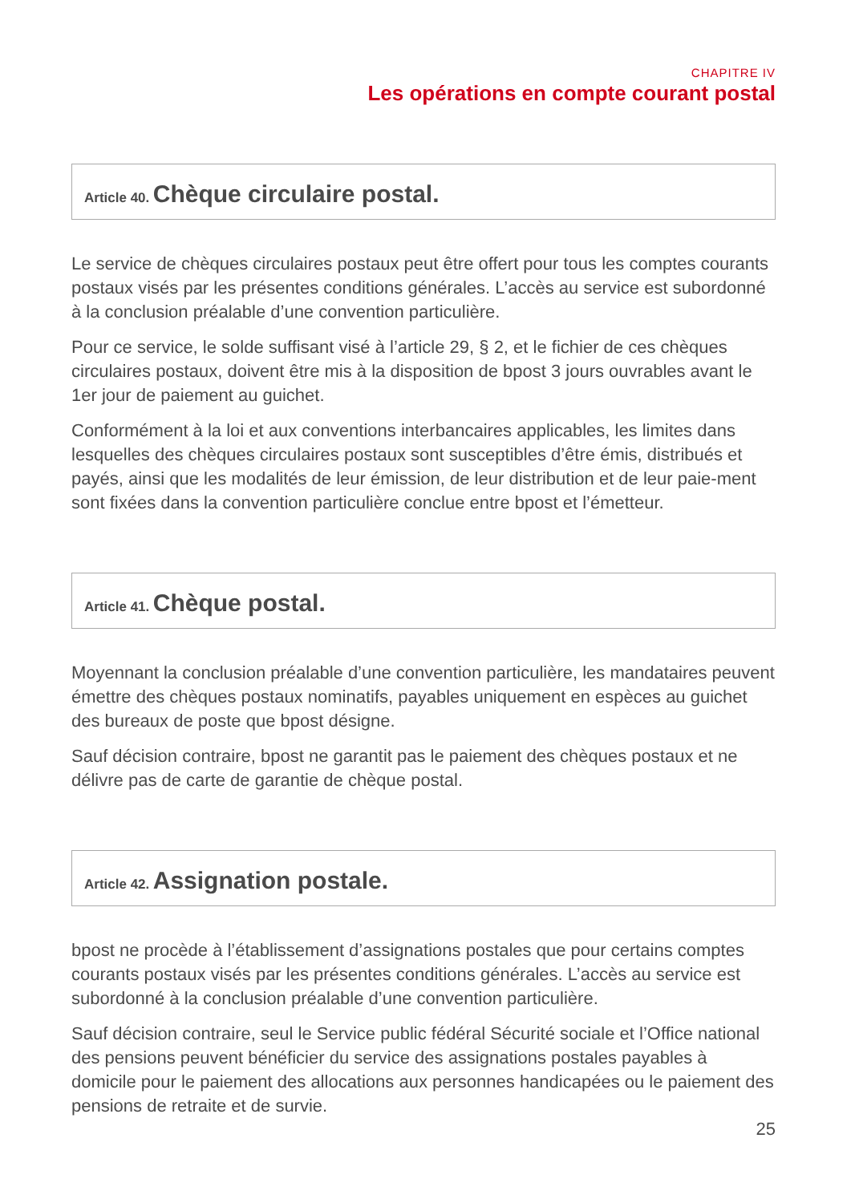CHAPITRE IV
Les opérations en compte courant postal
Article 40. Chèque circulaire postal.
Le service de chèques circulaires postaux peut être offert pour tous les comptes courants postaux visés par les présentes conditions générales. L’accès au service est subordonné à la conclusion préalable d’une convention particulière.
Pour ce service, le solde suffisant visé à l’article 29, § 2, et le fichier de ces chèques circulaires postaux, doivent être mis à la disposition de bpost 3 jours ouvrables avant le 1er jour de paiement au guichet.
Conformément à la loi et aux conventions interbancaires applicables, les limites dans lesquelles des chèques circulaires postaux sont susceptibles d’être émis, distribués et payés, ainsi que les modalités de leur émission, de leur distribution et de leur paie-ment sont fixées dans la convention particulière conclue entre bpost et l’émetteur.
Article 41. Chèque postal.
Moyennant la conclusion préalable d’une convention particulière, les mandataires peuvent émettre des chèques postaux nominatifs, payables uniquement en espèces au guichet des bureaux de poste que bpost désigne.
Sauf décision contraire, bpost ne garantit pas le paiement des chèques postaux et ne délivre pas de carte de garantie de chèque postal.
Article 42. Assignation postale.
bpost ne procède à l’établissement d’assignations postales que pour certains comptes courants postaux visés par les présentes conditions générales. L’accès au service est subordonné à la conclusion préalable d’une convention particulière.
Sauf décision contraire, seul le Service public fédéral Sécurité sociale et l’Office national des pensions peuvent bénéficier du service des assignations postales payables à domicile pour le paiement des allocations aux personnes handicapées ou le paiement des pensions de retraite et de survie.
25